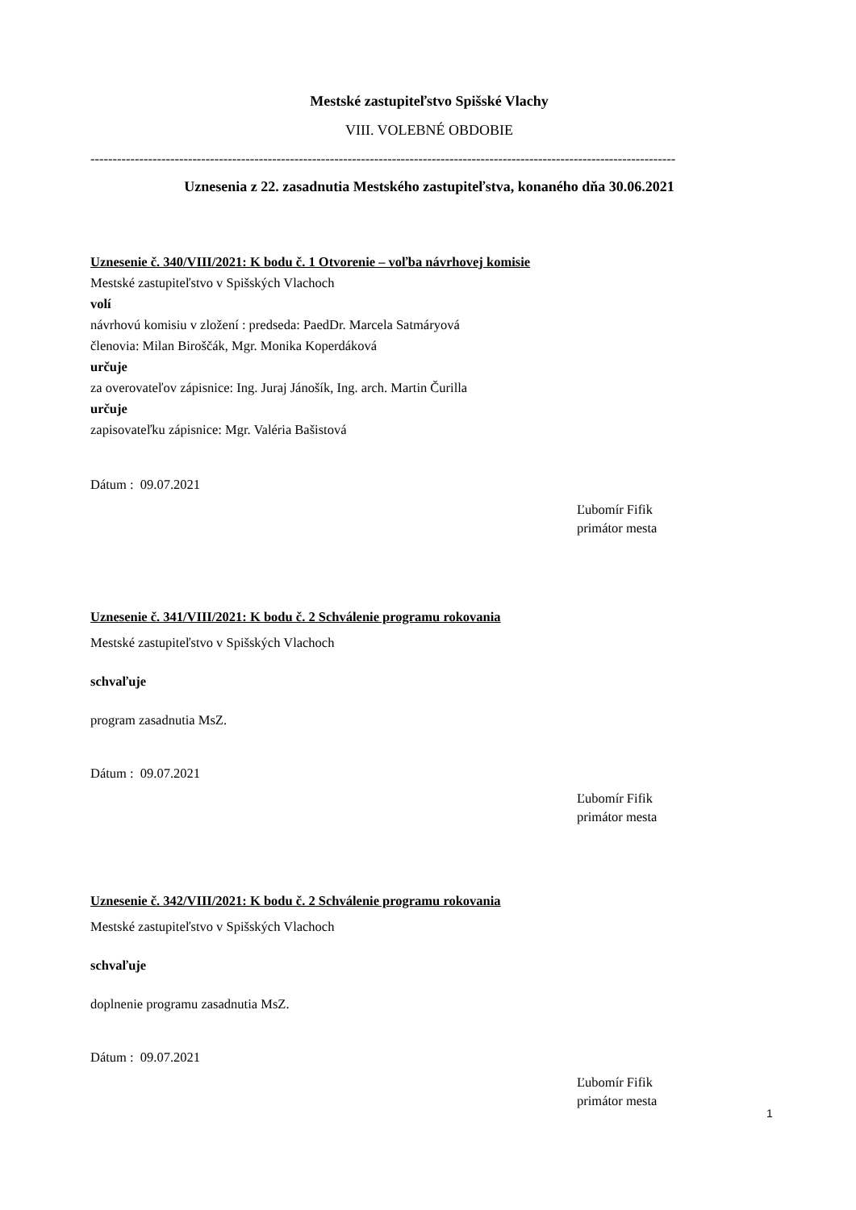Mestské zastupiteľstvo Spišské Vlachy
VIII. VOLEBNÉ OBDOBIE
------------------------------------------------------------------------------------------------------------------------------------
Uznesenia z 22. zasadnutia Mestského zastupiteľstva, konaného dňa 30.06.2021
Uznesenie č. 340/VIII/2021: K bodu č. 1 Otvorenie – voľba návrhovej komisie
Mestské zastupiteľstvo v Spišských Vlachoch
volí
návrhovú komisiu v zložení : predseda: PaedDr. Marcela Satmáryová
členovia: Milan Biroščák, Mgr. Monika Koperdáková
určuje
za overovateľov zápisnice: Ing. Juraj Jánošík, Ing. arch. Martin Čurilla
určuje
zapisovateľku zápisnice: Mgr. Valéria Bašistová
Dátum : 09.07.2021
Ľubomír Fifik
primátor mesta
Uznesenie č. 341/VIII/2021: K bodu č. 2 Schválenie programu rokovania
Mestské zastupiteľstvo v Spišských Vlachoch
schvaľuje
program zasadnutia MsZ.
Dátum : 09.07.2021
Ľubomír Fifik
primátor mesta
Uznesenie č. 342/VIII/2021: K bodu č. 2 Schválenie programu rokovania
Mestské zastupiteľstvo v Spišských Vlachoch
schvaľuje
doplnenie programu zasadnutia MsZ.
Dátum : 09.07.2021
Ľubomír Fifik
primátor mesta
1